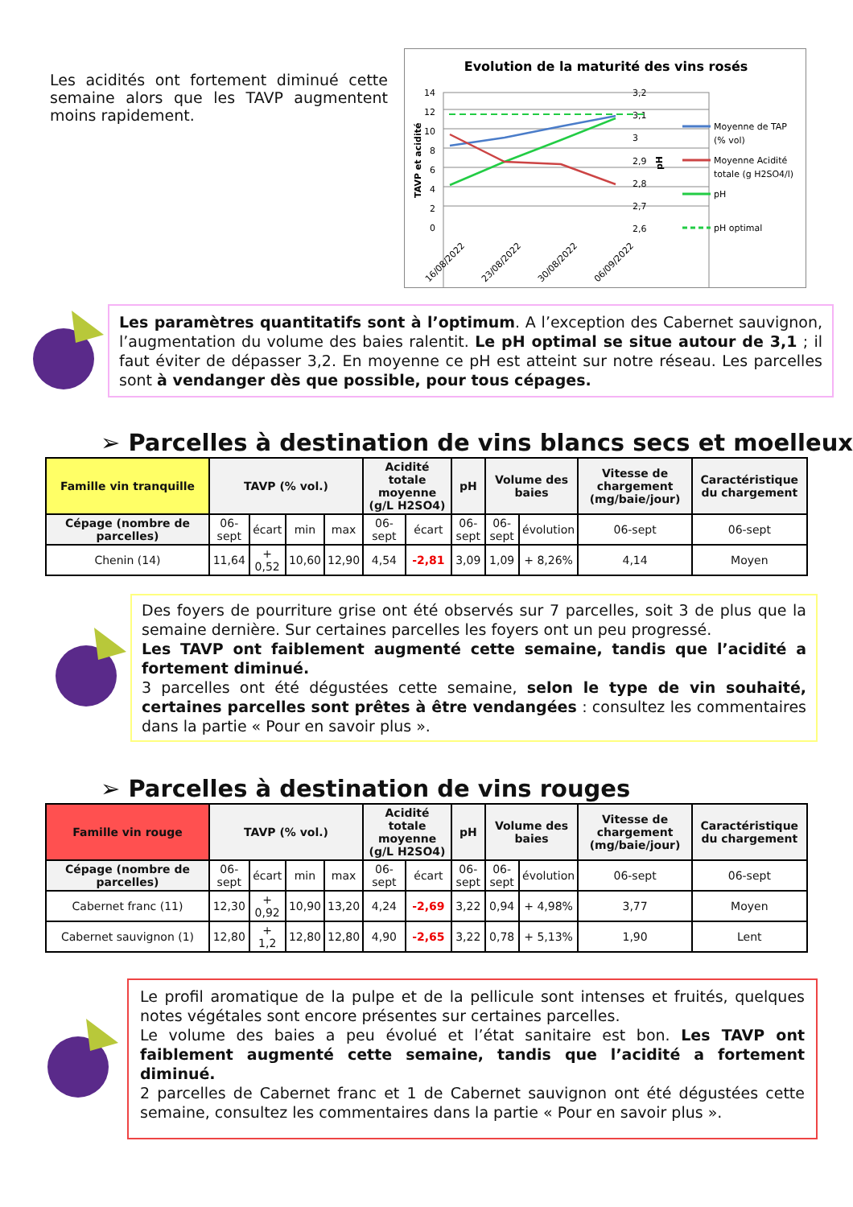Les acidités ont fortement diminué cette semaine alors que les TAVP augmentent moins rapidement.
Evolution de la maturité des vins rosés
14
12
10
8
6
4
2
0
3,2
3,1
3
2,9
2,8
2,7
2,6
16/08/2022
23/08/2022
30/08/2022
06/09/2022
TAVP et acidité
pH
Moyenne de TAP
(% vol)
Moyenne Acidité
totale (g H2SO4/l)
pH
pH optimal
Les paramètres quantitatifs sont à l’optimum. A l’exception des Cabernet sauvignon, l’augmentation du volume des baies ralentit. Le pH optimal se situe autour de 3,1 ; il faut éviter de dépasser 3,2. En moyenne ce pH est atteint sur notre réseau. Les parcelles sont à vendanger dès que possible, pour tous cépages.
➢ Parcelles à destination de vins blancs secs et moelleux
| Famille vin tranquille | TAVP (% vol.) | | | | Acidité totale moyenne (g/L H2SO4) | | pH | Volume des baies | | Vitesse de chargement (mg/baie/jour) | Caractéristique du chargement |
| --- | --- | --- | --- | --- | --- | --- | --- | --- | --- | --- | --- |
| Cépage (nombre de parcelles) | 06-sept | écart | min | max | 06-sept | écart | 06-sept | 06-sept | évolution | 06-sept | 06-sept |
| Chenin (14) | 11,64 | + 0,52 | 10,60 | 12,90 | 4,54 | -2,81 | 3,09 | 1,09 | + 8,26% | 4,14 | Moyen |
Des foyers de pourriture grise ont été observés sur 7 parcelles, soit 3 de plus que la semaine dernière. Sur certaines parcelles les foyers ont un peu progressé.
Les TAVP ont faiblement augmenté cette semaine, tandis que l’acidité a fortement diminué.
3 parcelles ont été dégustées cette semaine, selon le type de vin souhaité, certaines parcelles sont prêtes à être vendangées : consultez les commentaires dans la partie « Pour en savoir plus ».
➢ Parcelles à destination de vins rouges
| Famille vin rouge | TAVP (% vol.) | | | | Acidité totale moyenne (g/L H2SO4) | | pH | Volume des baies | | Vitesse de chargement (mg/baie/jour) | Caractéristique du chargement |
| --- | --- | --- | --- | --- | --- | --- | --- | --- | --- | --- | --- |
| Cépage (nombre de parcelles) | 06-sept | écart | min | max | 06-sept | écart | 06-sept | 06-sept | évolution | 06-sept | 06-sept |
| Cabernet franc (11) | 12,30 | + 0,92 | 10,90 | 13,20 | 4,24 | -2,69 | 3,22 | 0,94 | + 4,98% | 3,77 | Moyen |
| Cabernet sauvignon (1) | 12,80 | + 1,2 | 12,80 | 12,80 | 4,90 | -2,65 | 3,22 | 0,78 | + 5,13% | 1,90 | Lent |
Le profil aromatique de la pulpe et de la pellicule sont intenses et fruités, quelques notes végétales sont encore présentes sur certaines parcelles.
Le volume des baies a peu évolué et l’état sanitaire est bon. Les TAVP ont faiblement augmenté cette semaine, tandis que l’acidité a fortement diminué.
2 parcelles de Cabernet franc et 1 de Cabernet sauvignon ont été dégustées cette semaine, consultez les commentaires dans la partie « Pour en savoir plus ».